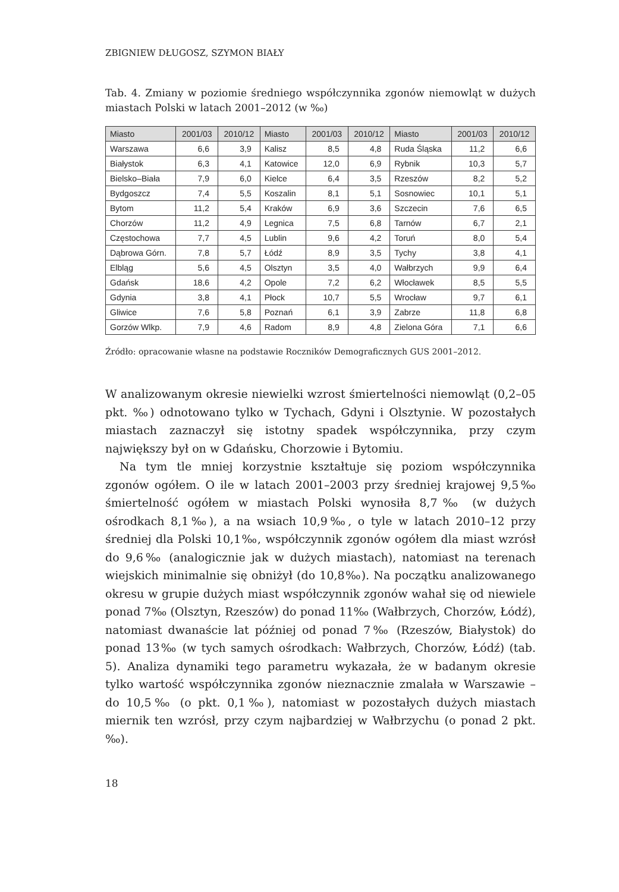ZBIGNIEW DŁUGOSZ, SZYMON BIAŁY
Tab. 4. Zmiany w poziomie średniego współczynnika zgonów niemowląt w dużych miastach Polski w latach 2001–2012 (w ‰)
| Miasto | 2001/03 | 2010/12 | Miasto | 2001/03 | 2010/12 | Miasto | 2001/03 | 2010/12 |
| --- | --- | --- | --- | --- | --- | --- | --- | --- |
| Warszawa | 6,6 | 3,9 | Kalisz | 8,5 | 4,8 | Ruda Śląska | 11,2 | 6,6 |
| Białystok | 6,3 | 4,1 | Katowice | 12,0 | 6,9 | Rybnik | 10,3 | 5,7 |
| Bielsko–Biała | 7,9 | 6,0 | Kielce | 6,4 | 3,5 | Rzeszów | 8,2 | 5,2 |
| Bydgoszcz | 7,4 | 5,5 | Koszalin | 8,1 | 5,1 | Sosnowiec | 10,1 | 5,1 |
| Bytom | 11,2 | 5,4 | Kraków | 6,9 | 3,6 | Szczecin | 7,6 | 6,5 |
| Chorzów | 11,2 | 4,9 | Legnica | 7,5 | 6,8 | Tarnów | 6,7 | 2,1 |
| Częstochowa | 7,7 | 4,5 | Lublin | 9,6 | 4,2 | Toruń | 8,0 | 5,4 |
| Dąbrowa Górn. | 7,8 | 5,7 | Łódź | 8,9 | 3,5 | Tychy | 3,8 | 4,1 |
| Elbląg | 5,6 | 4,5 | Olsztyn | 3,5 | 4,0 | Wałbrzych | 9,9 | 6,4 |
| Gdańsk | 18,6 | 4,2 | Opole | 7,2 | 6,2 | Włocławek | 8,5 | 5,5 |
| Gdynia | 3,8 | 4,1 | Płock | 10,7 | 5,5 | Wrocław | 9,7 | 6,1 |
| Gliwice | 7,6 | 5,8 | Poznań | 6,1 | 3,9 | Zabrze | 11,8 | 6,8 |
| Gorzów Wlkp. | 7,9 | 4,6 | Radom | 8,9 | 4,8 | Zielona Góra | 7,1 | 6,6 |
Źródło: opracowanie własne na podstawie Roczników Demograficznych GUS 2001–2012.
W analizowanym okresie niewielki wzrost śmiertelności niemowląt (0,2–05 pkt. ‰) odnotowano tylko w Tychach, Gdyni i Olsztynie. W pozostałych miastach zaznaczył się istotny spadek współczynnika, przy czym największy był on w Gdańsku, Chorzowie i Bytomiu.
Na tym tle mniej korzystnie kształtuje się poziom współczynnika zgonów ogółem. O ile w latach 2001–2003 przy średniej krajowej 9,5‰ śmiertelność ogółem w miastach Polski wynosiła 8,7‰ (w dużych ośrodkach 8,1‰), a na wsiach 10,9‰, o tyle w latach 2010–12 przy średniej dla Polski 10,1‰, współczynnik zgonów ogółem dla miast wzrósł do 9,6‰ (analogicznie jak w dużych miastach), natomiast na terenach wiejskich minimalnie się obniżył (do 10,8‰). Na początku analizowanego okresu w grupie dużych miast współczynnik zgonów wahał się od niewiele ponad 7‰ (Olsztyn, Rzeszów) do ponad 11‰ (Wałbrzych, Chorzów, Łódź), natomiast dwanaście lat później od ponad 7‰ (Rzeszów, Białystok) do ponad 13‰ (w tych samych ośrodkach: Wałbrzych, Chorzów, Łódź) (tab. 5). Analiza dynamiki tego parametru wykazała, że w badanym okresie tylko wartość współczynnika zgonów nieznacznie zmalała w Warszawie – do 10,5‰ (o pkt. 0,1‰), natomiast w pozostałych dużych miastach miernik ten wzrósł, przy czym najbardziej w Wałbrzychu (o ponad 2 pkt.‰).
18